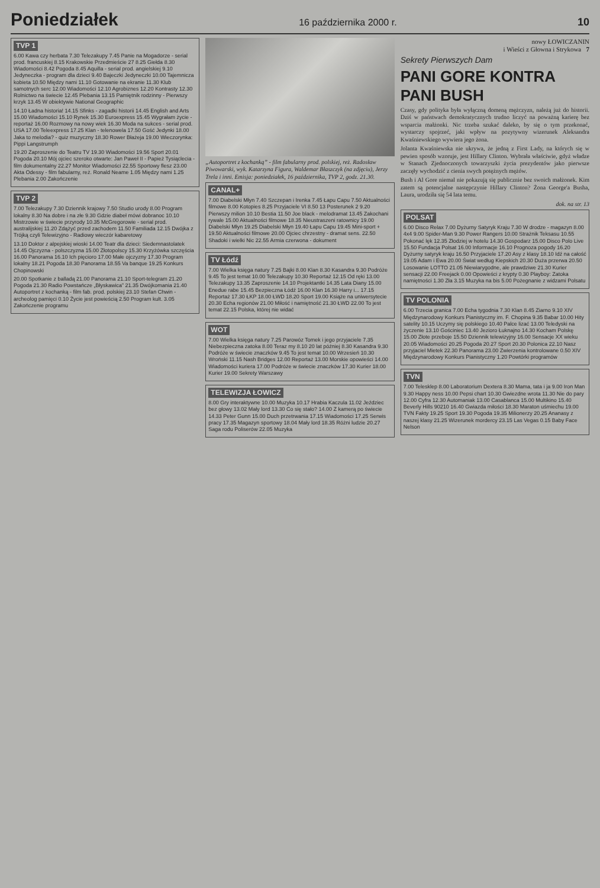Poniedziałek
16 października 2000 r. 10
TVP 1
6.00 Kawa czy herbata 7.30 Telezakupy 7.45 Panie na Mogadorze - serial prod. francuskiej 8.15 Krakowskie Przedmieście 27 8.25 Giełda 8.30 Wiadomości 8.42 Pogoda 8.45 Aquilla - serial prod. angielskiej 9.10 Jedyneczka - program dla dzieci 9.40 Bajeczki Jedyneczki 10.00 Tajemnicza kobieta 10.50 Między nami 11.10 Gotowanie na ekranie 11.30 Klub samotnych serc 12.00 Wiadomości 12.10 Agrobiznes 12.20 Kontrasty 12.30 Rolnictwo na świecie 12.45 Plebania 13.15 Pamiętnik rodzinny - Pierwszy krzyk 13.45 W obiektywie National Geographic
14.10 Ładna historia! 14.15 Sfinks - zagadki historii 14.45 English and Arts 15.00 Wiadomości 15.10 Rynek 15.30 Euroexpress 15.45 Wygrałam życie - reportaż 16.00 Rozmowy na nowy wiek 16.30 Moda na sukces - serial prod. USA 17.00 Teleexpress 17.25 Klan - telenowela 17.50 Gość Jedynki 18.00 Jaka to melodia? - quiz muzyczny 18.30 Rower Błażeja 19.00 Wieczorynka: Pippi Langstrumph
19.20 Zaproszenie do Teatru TV 19.30 Wiadomości 19.56 Sport 20.01 Pogoda 20.10 Mój ojciec szeroko otwarte: Jan Paweł II - Papież Tysiąclecia - film dokumentalny 22.27 Monitor Wiadomości 22.55 Sportowy flesz 23.00 Akta Odessy - film fabularny, reż. Ronald Neame 1.05 Między nami 1.25 Plebania 2.00 Zakończenie
TVP 2
7.00 Telezakupy 7.30 Dziennik krajowy 7.50 Studio urody 8.00 Program lokalny 8.30 Na dobre i na złe 9.30 Gdzie diabeł mówi dobranoc 10.10 Mistrzowie w świecie przyrody 10.35 McGregorowie - serial prod. australijskiej 11.20 Zdążyć przed zachodem 11.50 Familiada 12.15 Dwójka z Trójką czyli Telewizyjno - Radiowy wieczór kabaretowy
13.10 Doktor z alpejskiej wioski 14.00 Teatr dla dzieci: Siedemnastolatek 14.45 Ojczyzna - polszczyzna 15.00 Złotopolscy 15.30 Krzyżówka szczęścia 16.00 Panorama 16.10 Ich pięcioro 17.00 Małe ojczyzny 17.30 Program lokalny 18.21 Pogoda 18.30 Panorama 18.55 Va banque 19.25 Konkurs Chopinowski
20.00 Spotkanie z balladą 21.00 Panorama 21.10 Sport-telegram 21.20 Pogoda 21.30 Radio Powstańcze „Błyskawica” 21.35 Dwójkomania 21.40 Autoportret z kochanką - film fab. prod. polskiej 23.10 Stefan Chwin - archeolog pamięci 0.10 Życie jest powieścią 2.50 Program kult. 3.05 Zakończenie programu
„Autoportret z kochanką” - film fabularny prod. polskiej, reż. Radosław Piwowarski, wyk. Katarzyna Figura, Waldemar Błaszczyk (na zdjęciu), Jerzy Trela i inni. Emisja: poniedziałek, 16 października, TVP 2, godz. 21.30.
CANAL+
7.00 Diabelski Młyn 7.40 Szczepan i Irenka 7.45 Łapu Capu 7.50 Aktualności filmowe 8.00 Kotopies 8.25 Przyjaciele VI 8.50 13 Posterunek 2 9.20 Pierwszy milion 10.10 Bestia 11.50 Joe black - melodramat 13.45 Zakochani rywale 15.00 Aktualności filmowe 18.35 Nieustraszeni ratownicy 19.00 Diabelski Młyn 19.25 Diabelski Młyn 19.40 Łapu Capu 19.45 Mini-sport + 19.50 Aktualności filmowe 20.00 Ojciec chrzestny - dramat sens. 22.50 Shadoki i wielki Nic 22.55 Armia czerwona - dokument
TV Łódź
7.00 Wielka księga natury 7.25 Bajki 8.00 Klan 8.30 Kasandra 9.30 Podróże 9.45 To jest temat 10.00 Telezakupy 10.30 Reportaż 12.15 Od ręki 13.00 Telezakupy 13.35 Zaproszenie 14.10 Projektantki 14.35 Lata Diany 15.00 Enedue rabe 15.45 Bezpieczna Łódź 16.00 Klan 16.30 Harry i... 17.15 Reportaż 17.30 ŁKP 18.00 ŁWD 18.20 Sport 19.00 Książe na uniwersytecie 20.30 Echa regionów 21.00 Miłość i namiętność 21.30 ŁWD 22.00 To jest temat 22.15 Polska, której nie widać
WOT
7.00 Wielka księga natury 7.25 Parowóz Tomek i jego przyjaciele 7.35 Niebezpieczna zatoka 8.00 Teraz my 8.10 20 lat później 8.30 Kasandra 9.30 Podróże w świecie znaczków 9.45 To jest temat 10.00 Wrzesień 10.30 Wroński 11.15 Nash Bridges 12.00 Reportaż 13.00 Morskie opowieści 14.00 Wiadomości kuriera 17.00 Podróże w świecie znaczków 17.30 Kurier 18.00 Kurier 19.00 Sekrety Warszawy
TELEWIZJA ŁOWICZ
8.00 Gry interaktywne 10.00 Muzyka 10.17 Hrabia Kaczula 11.02 Jeździec bez głowy 13.02 Mały lord 13.30 Co się stało? 14.00 Z kamerą po świecie 14.33 Peter Gunn 15.00 Duch przetrwania 17.15 Wiadomości 17.25 Serwis pracy 17.35 Magazyn sportowy 18.04 Mały lord 18.35 Różni ludzie 20.27 Saga rodu Poliserów 22.05 Muzyka
nowy ŁOWICZANIN
i Wieści z Głowna i Strykowa 7
Sekrety Pierwszych Dam
PANI GORE KONTRA PANI BUSH
Czasy, gdy polityka była wyłączną domeną mężczyzn, należą już do historii. Dziś w państwach demokratycznych trudno liczyć na poważną karierę bez wsparcia małżonki. Nic trzeba szukać daleko, by się o tym przekonać, wystarczy spojrzeć, jaki wpływ na pozytywny wizerunek Aleksandra Kwaśniewskiego wywiera jego żona.
Jolanta Kwaśniewska nie ukrywa, że jedną z First Lady, na których się w pewien sposób wzoruje, jest Hillary Clinton. Wybrała właściwie, gdyż władze w Stanach Zjednoczonych towarzyszki życia prezydentów jako pierwsze zaczęły wychodzić z cienia swych potężnych mężów.
Bush i Al Gore niemal nie pokazują się publicznie bez swoich małżonek. Kim zatem są potencjalne następczynie Hillary Clinton? Żona George'a Busha, Laura, urodziła się 54 lata temu.
dok. na str. 13
POLSAT
6.00 Disco Relax 7.00 Dyżurny Satyryk Kraju 7.30 W drodze - magazyn 8.00 4x4 9.00 Spider-Man 9.30 Power Rangers 10.00 Strażnik Teksasu 10.55 Pokonać lęk 12.35 Złodziej w hotelu 14.30 Gospodarz 15.00 Disco Polo Live 15.50 Fundacja Polsat 16.00 Informacje 16.10 Prognoza pogody 16.20 Dyżurny satyryk kraju 16.50 Przyjaciele 17.20 Asy z klasy 18.10 Idź na całość 19.05 Adam i Ewa 20.00 Świat według Kiepskich 20.30 Duża przerwa 20.50 Losowanie LOTTO 21.05 Niewiarygodne, ale prawdziwe 21.30 Kurier sensacji 22.00 Freejack 0.00 Opowieści z krypty 0.30 Playboy: Zatoka namiętności 1.30 Zła 3.15 Muzyka na bis 5.00 Pożegnanie z widzami Polsatu
TV POLONIA
6.00 Trzecia granica 7.00 Echa tygodnia 7.30 Klan 8.45 Ziarno 9.10 XIV Międzynarodowy Konkurs Pianistyczny im. F. Chopina 9.35 Babar 10.00 Hity satelity 10.15 Uczymy się polskiego 10.40 Palce lizać 13.00 Teledyski na życzenie 13.10 Gościniec 13.40 Jezioro Łuknajno 14.30 Kocham Polskę 15.00 Złote przeboje 15.50 Dziennik telewizyjny 16.00 Sensacje XX wieku 20.05 Wiadomości 20.25 Pogoda 20.27 Sport 20.30 Polonica 22.10 Nasz przyjaciel Mietek 22.30 Panorama 23.00 Zwierzenia kontrolowane 0.50 XIV Międzynarodowy Konkurs Pianistyczny 1.20 Powtórki programów
TVN
7.00 Telesklep 8.00 Laboratorium Dextera 8.30 Mama, tata i ja 9.00 Iron Man 9.30 Happy ness 10.00 Pepsi chart 10.30 Gwiezdne wrota 11.30 Nie do pary 12.00 Cyfra 12.30 Automaniak 13.00 Casablanca 15.00 Multikino 15.40 Beverly Hills 90210 16.40 Gwiazda miłości 18.30 Maraton uśmiechu 19.00 TVN Fakty 19.25 Sport 19.30 Pogoda 19.35 Milionerzy 20.25 Ananasy z naszej klasy 21.25 Wizerunek mordercy 23.15 Las Vegas 0.15 Baby Face Nelson